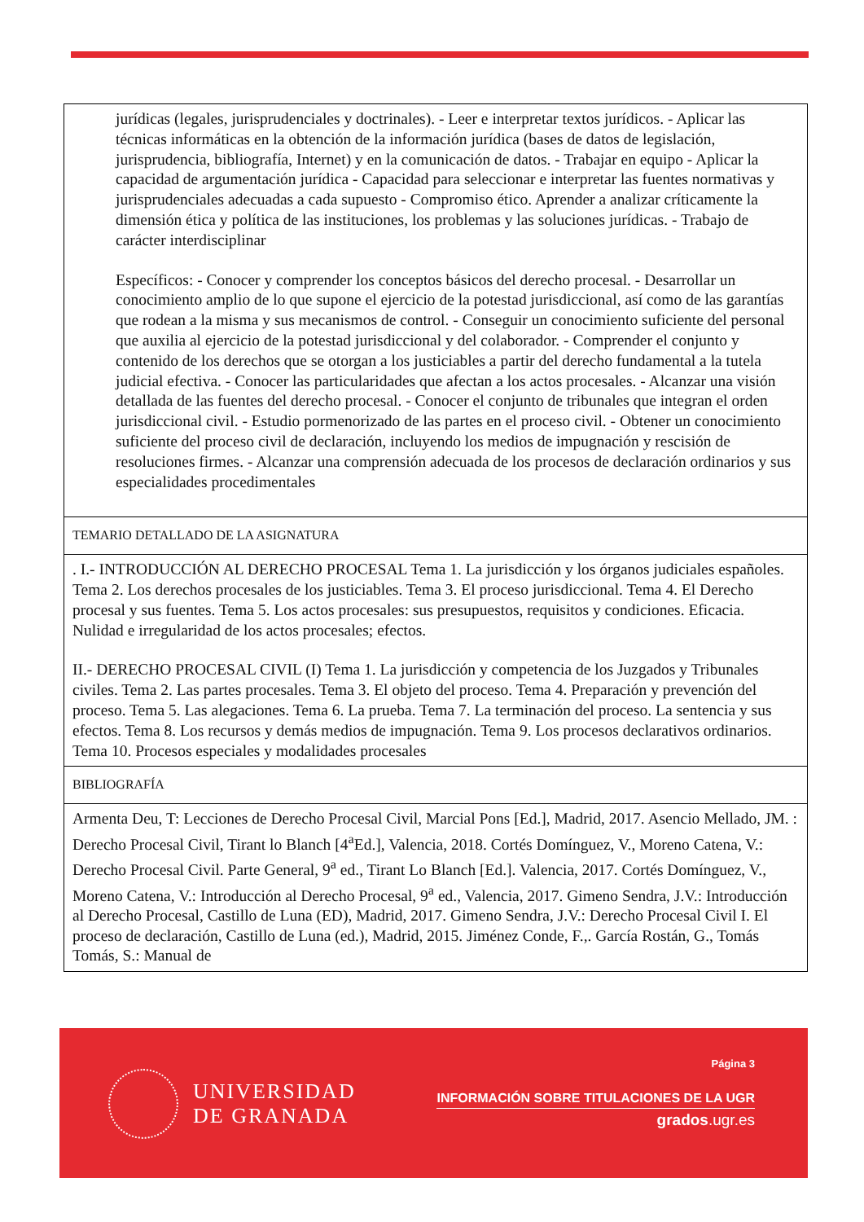| jurídicas (legales, jurisprudenciales y doctrinales). - Leer e interpretar textos jurídicos. - Aplicar las técnicas informáticas en la obtención de la información jurídica (bases de datos de legislación, jurisprudencia, bibliografía, Internet) y en la comunicación de datos. - Trabajar en equipo - Aplicar la capacidad de argumentación jurídica - Capacidad para seleccionar e interpretar las fuentes normativas y jurisprudenciales adecuadas a cada supuesto - Compromiso ético. Aprender a analizar críticamente la dimensión ética y política de las instituciones, los problemas y las soluciones jurídicas. - Trabajo de carácter interdisciplinar Específicos: - Conocer y comprender los conceptos básicos del derecho procesal. - Desarrollar un conocimiento amplio de lo que supone el ejercicio de la potestad jurisdiccional, así como de las garantías que rodean a la misma y sus mecanismos de control. - Conseguir un conocimiento suficiente del personal que auxilia al ejercicio de la potestad jurisdiccional y del colaborador. - Comprender el conjunto y contenido de los derechos que se otorgan a los justiciables a partir del derecho fundamental a la tutela judicial efectiva. - Conocer las particularidades que afectan a los actos procesales. - Alcanzar una visión detallada de las fuentes del derecho procesal. - Conocer el conjunto de tribunales que integran el orden jurisdiccional civil. - Estudio pormenorizado de las partes en el proceso civil. - Obtener un conocimiento suficiente del proceso civil de declaración, incluyendo los medios de impugnación y rescisión de resoluciones firmes. - Alcanzar una comprensión adecuada de los procesos de declaración ordinarios y sus especialidades procedimentales |
| TEMARIO DETALLADO DE LA ASIGNATURA |
| . I.- INTRODUCCIÓN AL DERECHO PROCESAL Tema 1. La jurisdicción y los órganos judiciales españoles. Tema 2. Los derechos procesales de los justiciables. Tema 3. El proceso jurisdiccional. Tema 4. El Derecho procesal y sus fuentes. Tema 5. Los actos procesales: sus presupuestos, requisitos y condiciones. Eficacia. Nulidad e irregularidad de los actos procesales; efectos. II.- DERECHO PROCESAL CIVIL (I) Tema 1. La jurisdicción y competencia de los Juzgados y Tribunales civiles. Tema 2. Las partes procesales. Tema 3. El objeto del proceso. Tema 4. Preparación y prevención del proceso. Tema 5. Las alegaciones. Tema 6. La prueba. Tema 7. La terminación del proceso. La sentencia y sus efectos. Tema 8. Los recursos y demás medios de impugnación. Tema 9. Los procesos declarativos ordinarios. Tema 10. Procesos especiales y modalidades procesales |
| BIBLIOGRAFÍA |
| Armenta Deu, T: Lecciones de Derecho Procesal Civil, Marcial Pons [Ed.], Madrid, 2017. Asencio Mellado, JM. : Derecho Procesal Civil, Tirant lo Blanch [4<sup>a</sup>Ed.], Valencia, 2018. Cortés Domínguez, V., Moreno Catena, V.: Derecho Procesal Civil. Parte General, 9<sup>a</sup> ed., Tirant Lo Blanch [Ed.]. Valencia, 2017. Cortés Domínguez, V., Moreno Catena, V.: Introducción al Derecho Procesal, 9<sup>a</sup> ed., Valencia, 2017. Gimeno Sendra, J.V.: Introducción al Derecho Procesal, Castillo de Luna (ED), Madrid, 2017. Gimeno Sendra, J.V.: Derecho Procesal Civil I. El proceso de declaración, Castillo de Luna (ed.), Madrid, 2015. Jiménez Conde, F.,. García Rostán, G., Tomás Tomás, S.: Manual de |
UNIVERSIDAD
DE GRANADA
Página 3
INFORMACIÓN SOBRE TITULACIONES DE LA UGR
grados.ugr.es